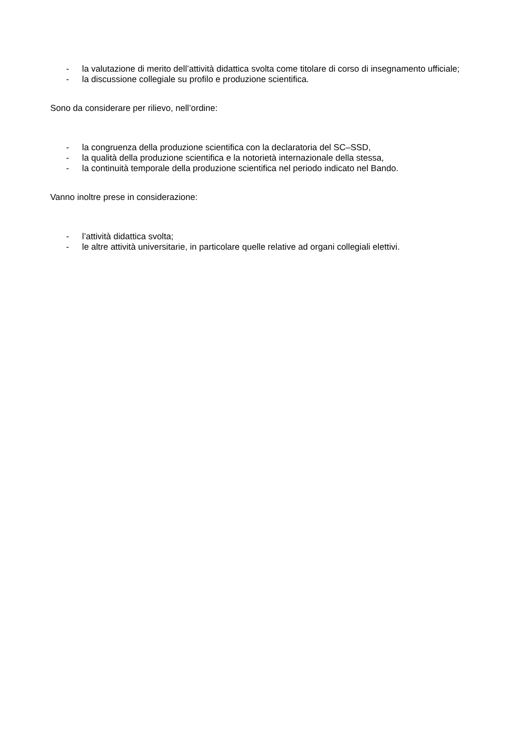- la valutazione di merito dell’attività didattica svolta come titolare di corso di insegnamento ufficiale;
- la discussione collegiale su profilo e produzione scientifica.
Sono da considerare per rilievo, nell’ordine:
- la congruenza della produzione scientifica con la declaratoria del SC–SSD,
- la qualità della produzione scientifica e la notorietà internazionale della stessa,
- la continuità temporale della produzione scientifica nel periodo indicato nel Bando.
Vanno inoltre prese in considerazione:
- l’attività didattica svolta;
- le altre attività universitarie, in particolare quelle relative ad organi collegiali elettivi.